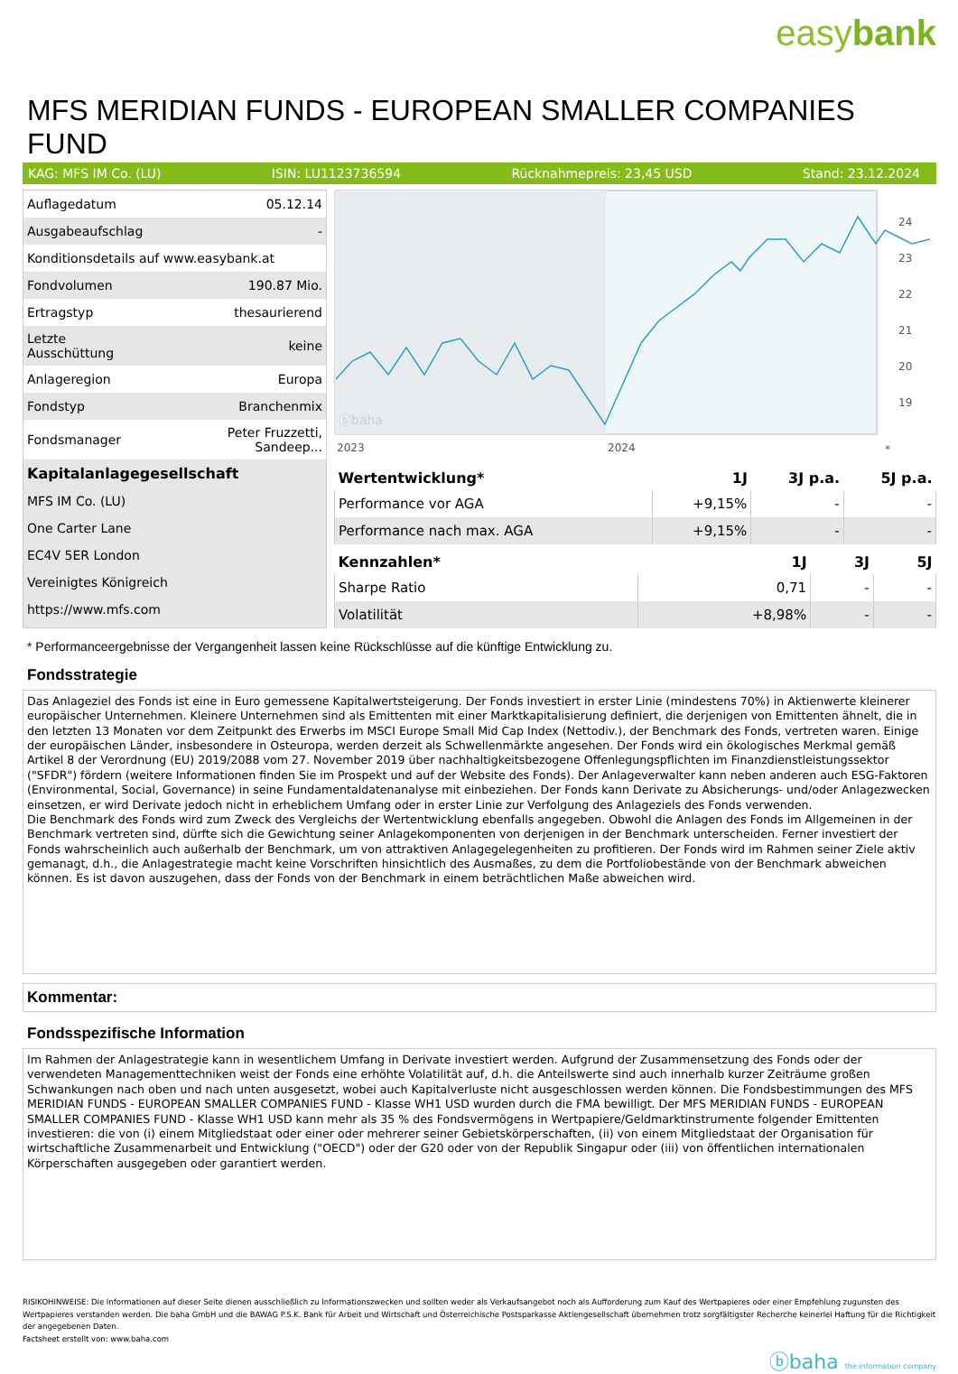easybank
MFS MERIDIAN FUNDS - EUROPEAN SMALLER COMPANIES FUND
KAG: MFS IM Co. (LU) ISIN: LU1123736594 Rücknahmepreis: 23,45 USD Stand: 23.12.2024
| Auflagedatum | 05.12.14 |
| Ausgabeaufschlag | - |
| Konditionsdetails auf www.easybank.at | |
| Fondvolumen | 190.87 Mio. |
| Ertragstyp | thesaurierend |
| Letzte Ausschüttung | keine |
| Anlageregion | Europa |
| Fondstyp | Branchenmix |
| Fondsmanager | Peter Fruzzetti, Sandeep... |
| Kapitalanlagegesellschaft | |
| MFS IM Co. (LU) | |
| One Carter Lane | |
| EC4V 5ER London | |
| Vereinigtes Königreich | |
| https://www.mfs.com | |
ⓑbaha
24
23
22
21
20
19
2023
2024
*
| Wertentwicklung* | 1J | 3J p.a. | 5J p.a. |
| --- | --- | --- | --- |
| Performance vor AGA | +9,15% | - | - |
| Performance nach max. AGA | +9,15% | - | - |
| Kennzahlen* | 1J | 3J | 5J |
| --- | --- | --- | --- |
| Sharpe Ratio | 0,71 | - | - |
| Volatilität | +8,98% | - | - |
* Performanceergebnisse der Vergangenheit lassen keine Rückschlüsse auf die künftige Entwicklung zu.
Fondsstrategie
Das Anlageziel des Fonds ist eine in Euro gemessene Kapitalwertsteigerung. Der Fonds investiert in erster Linie (mindestens 70%) in Aktienwerte kleinerer europäischer Unternehmen. Kleinere Unternehmen sind als Emittenten mit einer Marktkapitalisierung definiert, die derjenigen von Emittenten ähnelt, die in den letzten 13 Monaten vor dem Zeitpunkt des Erwerbs im MSCI Europe Small Mid Cap Index (Nettodiv.), der Benchmark des Fonds, vertreten waren. Einige der europäischen Länder, insbesondere in Osteuropa, werden derzeit als Schwellenmärkte angesehen. Der Fonds wird ein ökologisches Merkmal gemäß Artikel 8 der Verordnung (EU) 2019/2088 vom 27. November 2019 über nachhaltigkeitsbezogene Offenlegungspflichten im Finanzdienstleistungssektor ("SFDR") fördern (weitere Informationen finden Sie im Prospekt und auf der Website des Fonds). Der Anlageverwalter kann neben anderen auch ESG-Faktoren (Environmental, Social, Governance) in seine Fundamentaldatenanalyse mit einbeziehen. Der Fonds kann Derivate zu Absicherungs- und/oder Anlagezwecken einsetzen, er wird Derivate jedoch nicht in erheblichem Umfang oder in erster Linie zur Verfolgung des Anlageziels des Fonds verwenden.
Die Benchmark des Fonds wird zum Zweck des Vergleichs der Wertentwicklung ebenfalls angegeben. Obwohl die Anlagen des Fonds im Allgemeinen in der Benchmark vertreten sind, dürfte sich die Gewichtung seiner Anlagekomponenten von derjenigen in der Benchmark unterscheiden. Ferner investiert der Fonds wahrscheinlich auch außerhalb der Benchmark, um von attraktiven Anlagegelegenheiten zu profitieren. Der Fonds wird im Rahmen seiner Ziele aktiv gemanagt, d.h., die Anlagestrategie macht keine Vorschriften hinsichtlich des Ausmaßes, zu dem die Portfoliobestände von der Benchmark abweichen können. Es ist davon auszugehen, dass der Fonds von der Benchmark in einem beträchtlichen Maße abweichen wird.
Kommentar:
Fondsspezifische Information
Im Rahmen der Anlagestrategie kann in wesentlichem Umfang in Derivate investiert werden. Aufgrund der Zusammensetzung des Fonds oder der verwendeten Managementtechniken weist der Fonds eine erhöhte Volatilität auf, d.h. die Anteilswerte sind auch innerhalb kurzer Zeiträume großen Schwankungen nach oben und nach unten ausgesetzt, wobei auch Kapitalverluste nicht ausgeschlossen werden können. Die Fondsbestimmungen des MFS MERIDIAN FUNDS - EUROPEAN SMALLER COMPANIES FUND - Klasse WH1 USD wurden durch die FMA bewilligt. Der MFS MERIDIAN FUNDS - EUROPEAN SMALLER COMPANIES FUND - Klasse WH1 USD kann mehr als 35 % des Fondsvermögens in Wertpapiere/Geldmarktinstrumente folgender Emittenten investieren: die von (i) einem Mitgliedstaat oder einer oder mehrerer seiner Gebietskörperschaften, (ii) von einem Mitgliedstaat der Organisation für wirtschaftliche Zusammenarbeit und Entwicklung ("OECD") oder der G20 oder von der Republik Singapur oder (iii) von öffentlichen internationalen Körperschaften ausgegeben oder garantiert werden.
RISIKOHINWEISE: Die Informationen auf dieser Seite dienen ausschließlich zu Informationszwecken und sollten weder als Verkaufsangebot noch als Aufforderung zum Kauf des Wertpapieres oder einer Empfehlung zugunsten des Wertpapieres verstanden werden. Die baha GmbH und die BAWAG P.S.K. Bank für Arbeit und Wirtschaft und Österreichische Postsparkasse Aktiengesellschaft übernehmen trotz sorgfältigster Recherche keinerlei Haftung für die Richtigkeit der angegebenen Daten.
Factsheet erstellt von: www.baha.com
ⓑbaha the information company